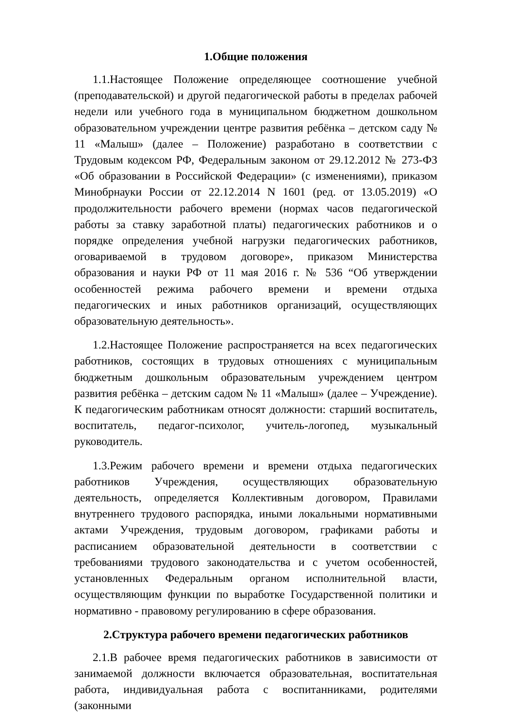1.Общие положения
1.1.Настоящее Положение определяющее соотношение учебной (преподавательской) и другой педагогической работы в пределах рабочей недели или учебного года в муниципальном бюджетном дошкольном образовательном учреждении центре развития ребёнка – детском саду № 11 «Малыш» (далее – Положение) разработано в соответствии с Трудовым кодексом РФ, Федеральным законом от 29.12.2012 № 273-ФЗ «Об образовании в Российской Федерации» (с изменениями), приказом Минобрнауки России от 22.12.2014 N 1601 (ред. от 13.05.2019) «О продолжительности рабочего времени (нормах часов педагогической работы за ставку заработной платы) педагогических работников и о порядке определения учебной нагрузки педагогических работников, оговариваемой в трудовом договоре», приказом Министерства образования и науки РФ от 11 мая 2016 г. № 536 “Об утверждении особенностей режима рабочего времени и времени отдыха педагогических и иных работников организаций, осуществляющих образовательную деятельность».
1.2.Настоящее Положение распространяется на всех педагогических работников, состоящих в трудовых отношениях с муниципальным бюджетным дошкольным образовательным учреждением центром развития ребёнка – детским садом № 11 «Малыш» (далее – Учреждение). К педагогическим работникам относят должности: старший воспитатель, воспитатель, педагог-психолог, учитель-логопед, музыкальный руководитель.
1.3.Режим рабочего времени и времени отдыха педагогических работников Учреждения, осуществляющих образовательную деятельность, определяется Коллективным договором, Правилами внутреннего трудового распорядка, иными локальными нормативными актами Учреждения, трудовым договором, графиками работы и расписанием образовательной деятельности в соответствии с требованиями трудового законодательства и с учетом особенностей, установленных Федеральным органом исполнительной власти, осуществляющим функции по выработке Государственной политики и нормативно - правовому регулированию в сфере образования.
2.Структура рабочего времени педагогических работников
2.1.В рабочее время педагогических работников в зависимости от занимаемой должности включается образовательная, воспитательная работа, индивидуальная работа с воспитанниками, родителями (законными